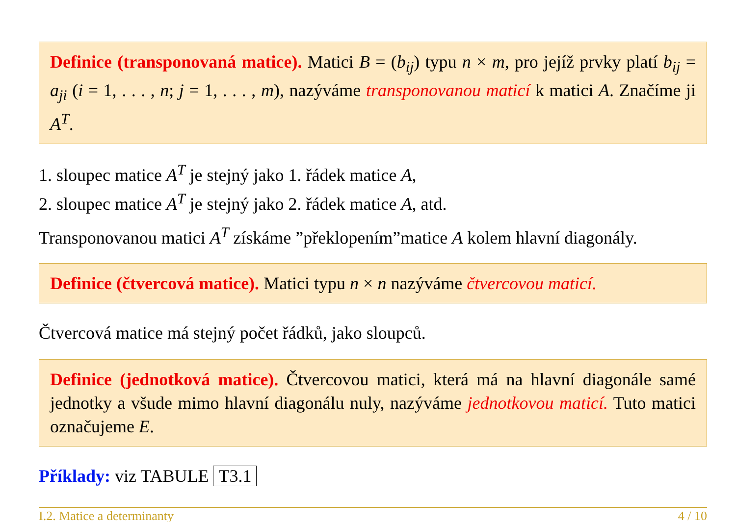Definice (transponovaná matice). Matici B = (b<sub>ij</sub>) typu n × m, pro jejíž prvky platí b<sub>ij</sub> = a<sub>ji</sub> (i = 1, . . . , n; j = 1, . . . , m), nazýváme transponovanou maticí k matici A. Značíme ji A<sup>T</sup>.
1. sloupec matice A<sup>T</sup> je stejný jako 1. řádek matice A,
2. sloupec matice A<sup>T</sup> je stejný jako 2. řádek matice A, atd.
Transponovanou matici A<sup>T</sup> získáme ”překlopením”matice A kolem hlavní diagonály.
Definice (čtvercová matice). Matici typu n × n nazýváme čtvercovou maticí.
Čtvercová matice má stejný počet řádků, jako sloupců.
Definice (jednotková matice). Čtvercovou matici, která má na hlavní diagonále samé jednotky a všude mimo hlavní diagonálu nuly, nazýváme jednotkovou maticí. Tuto matici označujeme E.
Příklady: viz TABULE T3.1
I.2. Matice a determinanty 4 / 10